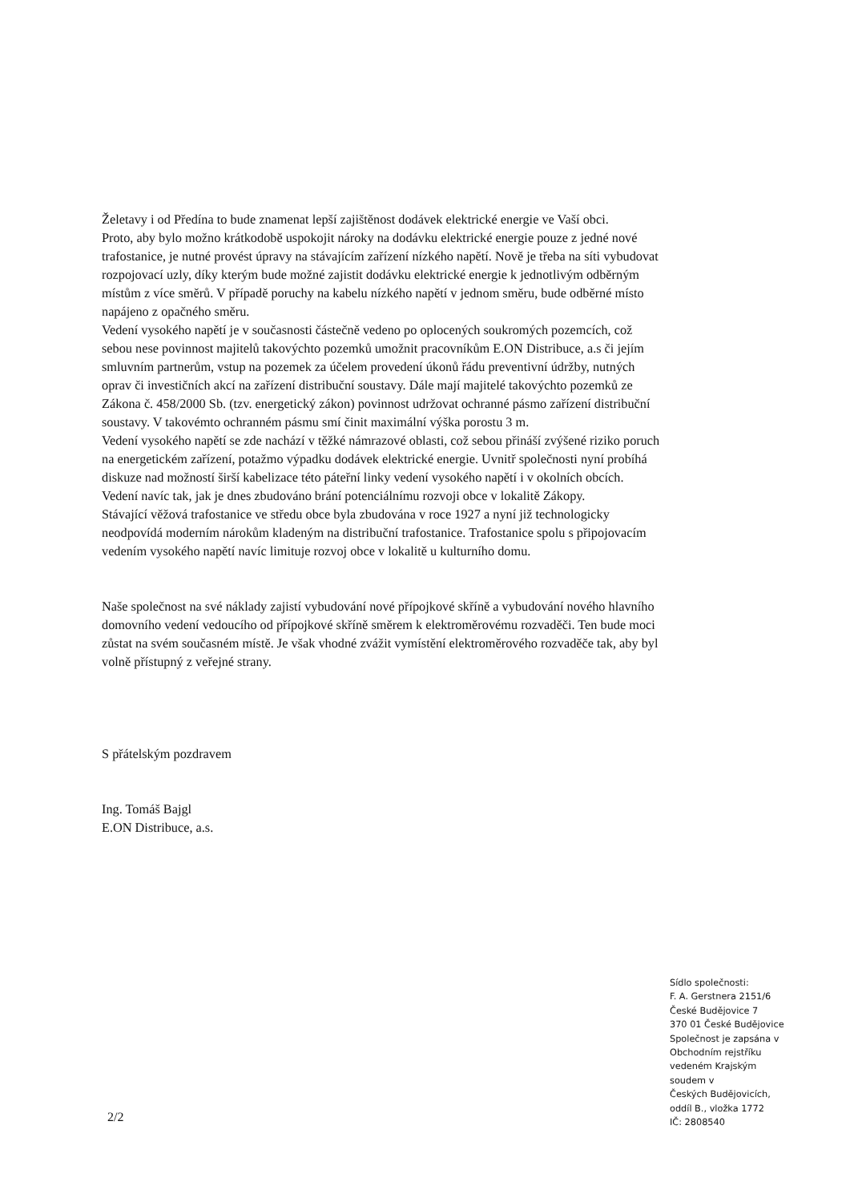Želetavy i od Předína to bude znamenat lepší zajištěnost dodávek elektrické energie ve Vaší obci.
Proto, aby bylo možno krátkodobě uspokojit nároky na dodávku elektrické energie pouze z jedné nové trafostanice, je nutné provést úpravy na stávajícím zařízení nízkého napětí. Nově je třeba na síti vybudovat rozpojovací uzly, díky kterým bude možné zajistit dodávku elektrické energie k jednotlivým odběrným místům z více směrů. V případě poruchy na kabelu nízkého napětí v jednom směru, bude odběrné místo napájeno z opačného směru.
Vedení vysokého napětí je v současnosti částečně vedeno po oplocených soukromých pozemcích, což sebou nese povinnost majitelů takovýchto pozemků umožnit pracovníkům E.ON Distribuce, a.s či jejím smluvním partnerům, vstup na pozemek za účelem provedení úkonů řádu preventivní údržby, nutných oprav či investičních akcí na zařízení distribuční soustavy. Dále mají majitelé takovýchto pozemků ze Zákona č. 458/2000 Sb. (tzv. energetický zákon) povinnost udržovat ochranné pásmo zařízení distribuční soustavy. V takovémto ochranném pásmu smí činit maximální výška porostu 3 m.
Vedení vysokého napětí se zde nachází v těžké námrazové oblasti, což sebou přináší zvýšené riziko poruch na energetickém zařízení, potažmo výpadku dodávek elektrické energie. Uvnitř společnosti nyní probíhá diskuze nad možností širší kabelizace této páteřní linky vedení vysokého napětí i v okolních obcích. Vedení navíc tak, jak je dnes zbudováno brání potenciálnímu rozvoji obce v lokalitě Zákopy.
Stávající věžová trafostanice ve středu obce byla zbudována v roce 1927 a nyní již technologicky neodpovídá moderním nárokům kladeným na distribuční trafostanice. Trafostanice spolu s připojovacím vedením vysokého napětí navíc limituje rozvoj obce v lokalitě u kulturního domu.
Naše společnost na své náklady zajistí vybudování nové přípojkové skříně a vybudování nového hlavního domovního vedení vedoucího od přípojkové skříně směrem k elektroměrovému rozvaděči. Ten bude moci zůstat na svém současném místě. Je však vhodné zvážit vymístění elektroměrového rozvaděče tak, aby byl volně přístupný z veřejné strany.
S přátelským pozdravem
Ing. Tomáš Bajgl
E.ON Distribuce, a.s.
2/2
Sídlo společnosti:
F. A. Gerstnera 2151/6
České Budějovice 7
370 01 České Budějovice
Společnost je zapsána v
Obchodním rejstříku
vedeném Krajským
soudem v
Českých Budějovicích,
oddíl B., vložka 1772
IČ: 2808540